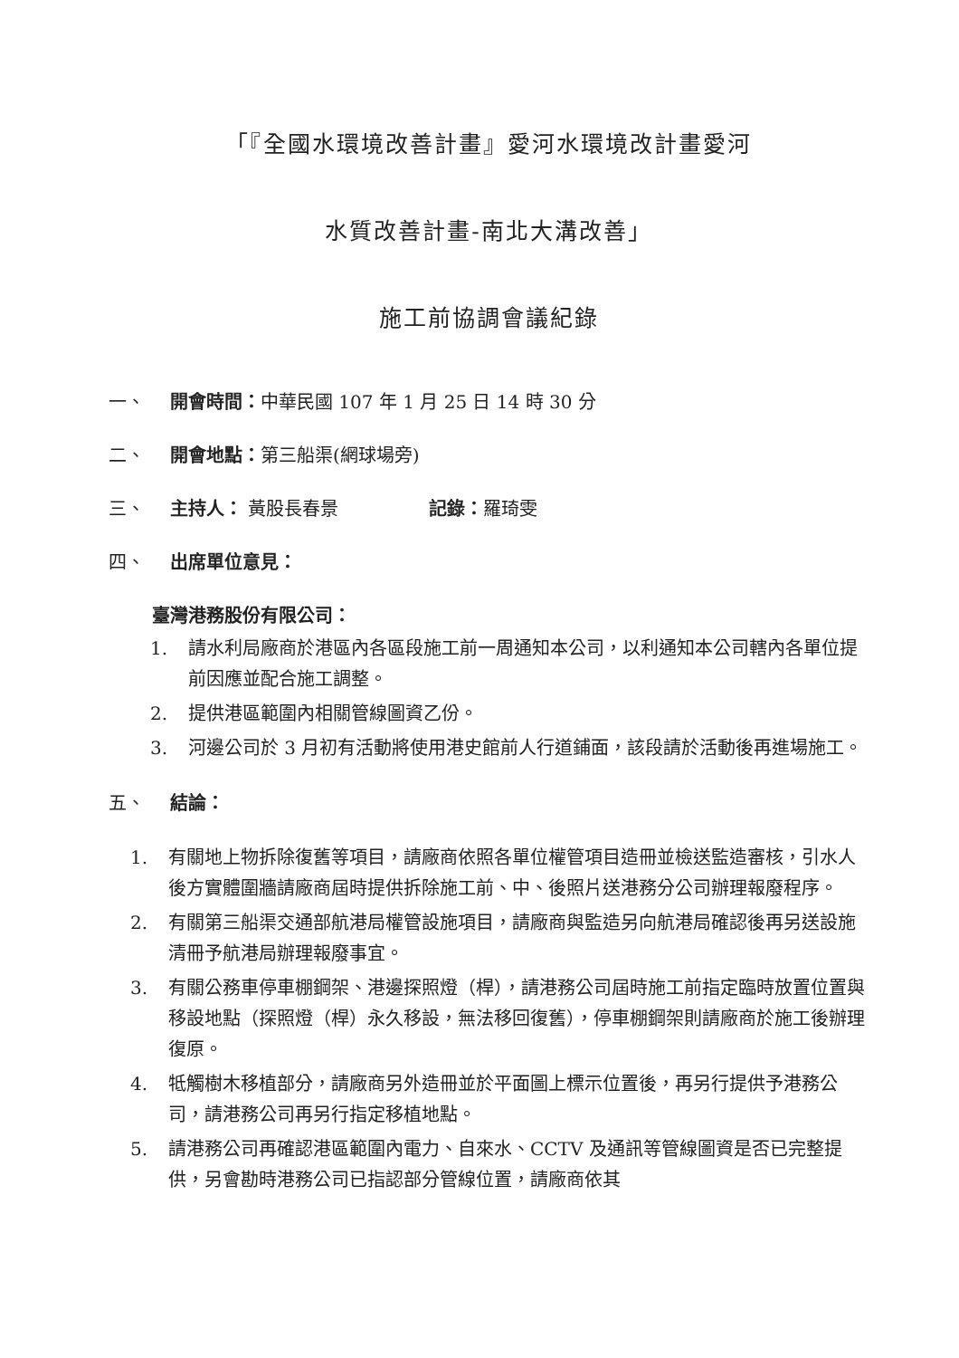「『全國水環境改善計畫』愛河水環境改計畫愛河
水質改善計畫-南北大溝改善」
施工前協調會議紀錄
一、 開會時間：中華民國 107 年 1 月 25 日 14 時 30 分
二、 開會地點：第三船渠(網球場旁)
三、 主持人： 黃股長春景 記錄：羅琦雯
四、 出席單位意見：
臺灣港務股份有限公司：
1. 請水利局廠商於港區內各區段施工前一周通知本公司，以利通知本公司轄內各單位提前因應並配合施工調整。
2. 提供港區範圍內相關管線圖資乙份。
3. 河邊公司於 3 月初有活動將使用港史館前人行道鋪面，該段請於活動後再進場施工。
五、 結論：
1. 有關地上物拆除復舊等項目，請廠商依照各單位權管項目造冊並檢送監造審核，引水人後方實體圍牆請廠商屆時提供拆除施工前、中、後照片送港務分公司辦理報廢程序。
2. 有關第三船渠交通部航港局權管設施項目，請廠商與監造另向航港局確認後再另送設施清冊予航港局辦理報廢事宜。
3. 有關公務車停車棚鋼架、港邊探照燈（桿），請港務公司屆時施工前指定臨時放置位置與移設地點（探照燈（桿）永久移設，無法移回復舊），停車棚鋼架則請廠商於施工後辦理復原。
4. 牴觸樹木移植部分，請廠商另外造冊並於平面圖上標示位置後，再另行提供予港務公司，請港務公司再另行指定移植地點。
5. 請港務公司再確認港區範圍內電力、自來水、CCTV 及通訊等管線圖資是否已完整提供，另會勘時港務公司已指認部分管線位置，請廠商依其